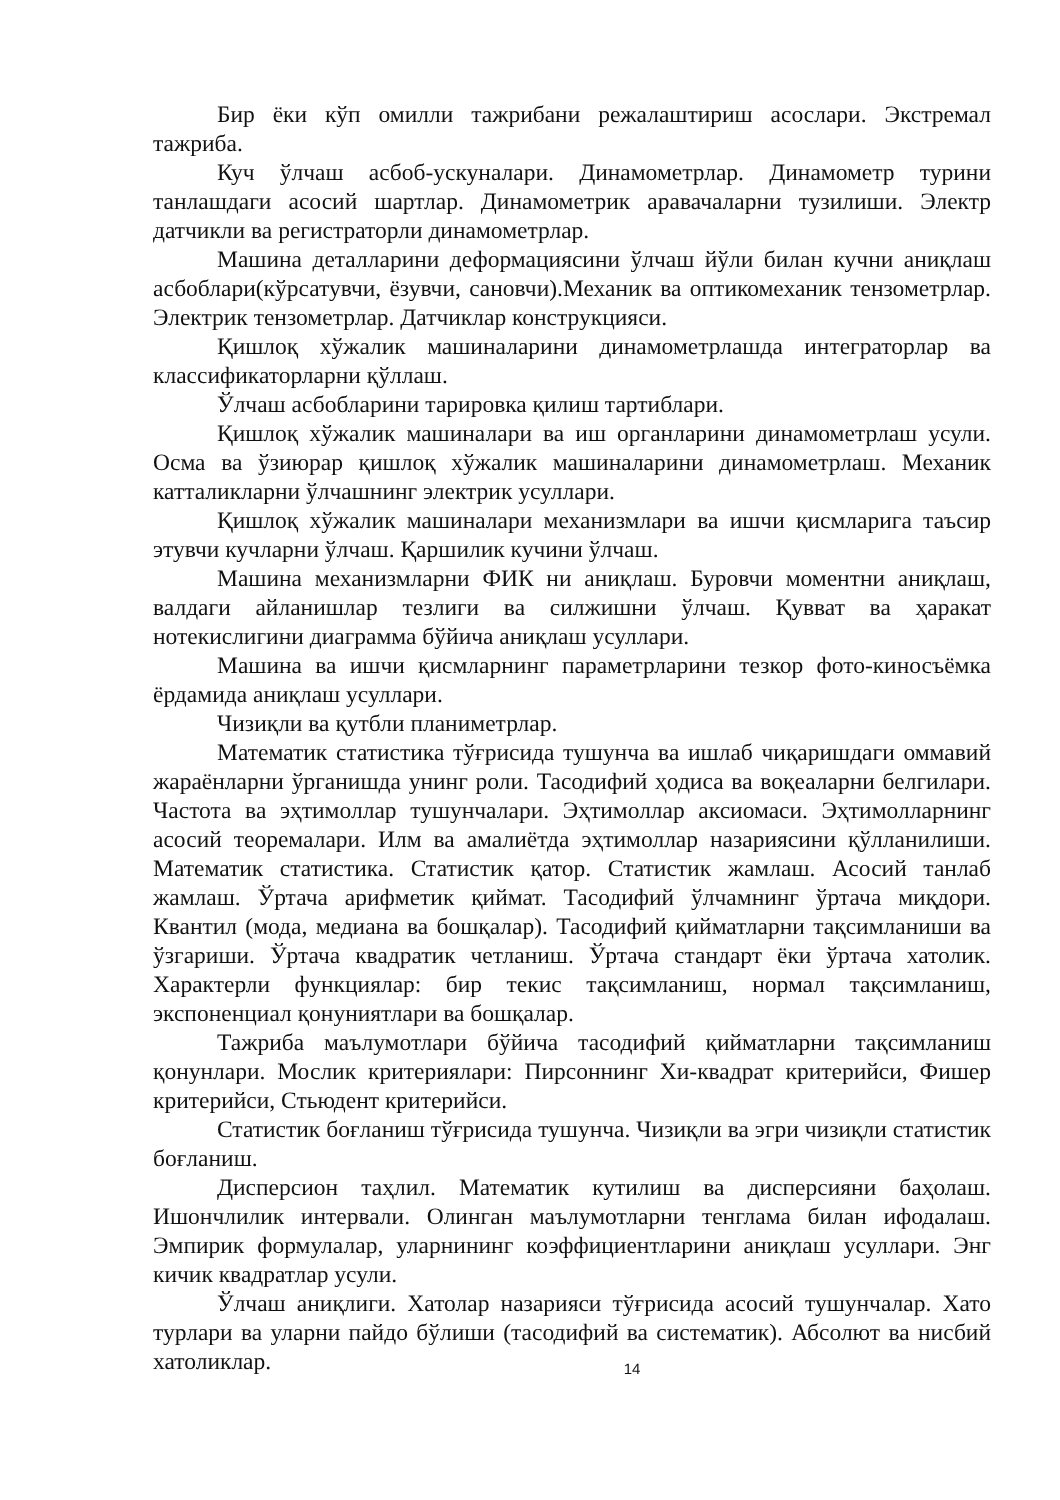Бир ёки кўп омилли тажрибани режалаштириш асослари. Экстремал тажриба.
Куч ўлчаш асбоб-ускуналари. Динамометрлар. Динамометр турини танлашдаги асосий шартлар. Динамометрик аравачаларни тузилиши. Электр датчикли ва регистраторли динамометрлар.
Машина деталларини деформациясини ўлчаш йўли билан кучни аниқлаш асбоблари(кўрсатувчи, ёзувчи, сановчи).Механик ва оптикомеханик тензометрлар. Электрик тензометрлар. Датчиклар конструкцияси.
Қишлоқ хўжалик машиналарини динамометрлашда интеграторлар ва классификаторларни қўллаш.
Ўлчаш асбобларини тарировка қилиш тартиблари.
Қишлоқ хўжалик машиналари ва иш органларини динамометрлаш усули. Осма ва ўзиюрар қишлоқ хўжалик машиналарини динамометрлаш. Механик катталикларни ўлчашнинг электрик усуллари.
Қишлоқ хўжалик машиналари механизмлари ва ишчи қисмларига таъсир этувчи кучларни ўлчаш. Қаршилик кучини ўлчаш.
Машина механизмларни ФИК ни аниқлаш. Буровчи моментни аниқлаш, валдаги айланишлар тезлиги ва силжишни ўлчаш. Қувват ва ҳаракат нотекислигини диаграмма бўйича аниқлаш усуллари.
Машина ва ишчи қисмларнинг параметрларини тезкор фото-киносъёмка ёрдамида аниқлаш усуллари.
Чизиқли ва қутбли планиметрлар.
Математик статистика тўғрисида тушунча ва ишлаб чиқаришдаги оммавий жараёнларни ўрганишда унинг роли. Тасодифий ҳодиса ва воқеаларни белгилари. Частота ва эҳтимоллар тушунчалари. Эҳтимоллар аксиомаси. Эҳтимолларнинг асосий теоремалари. Илм ва амалиётда эҳтимоллар назариясини қўлланилиши. Математик статистика. Статистик қатор. Статистик жамлаш. Асосий танлаб жамлаш. Ўртача арифметик қиймат. Тасодифий ўлчамнинг ўртача миқдори. Квантил (мода, медиана ва бошқалар). Тасодифий қийматларни тақсимланиши ва ўзгариши. Ўртача квадратик четланиш. Ўртача стандарт ёки ўртача хатолик. Характерли функциялар: бир текис тақсимланиш, нормал тақсимланиш, экспоненциал қонуниятлари ва бошқалар.
Тажриба маълумотлари бўйича тасодифий қийматларни тақсимланиш қонунлари. Мослик критериялари: Пирсоннинг Хи-квадрат критерийси, Фишер критерийси, Стьюдент критерийси.
Статистик боғланиш тўғрисида тушунча. Чизиқли ва эгри чизиқли статистик боғланиш.
Дисперсион таҳлил. Математик кутилиш ва дисперсияни баҳолаш. Ишончлилик интервали. Олинган маълумотларни тенглама билан ифодалаш. Эмпирик формулалар, уларнининг коэффициентларини аниқлаш усуллари. Энг кичик квадратлар усули.
Ўлчаш аниқлиги. Хатолар назарияси тўғрисида асосий тушунчалар. Хато турлари ва уларни пайдо бўлиши (тасодифий ва систематик). Абсолют ва нисбий хатоликлар.
14